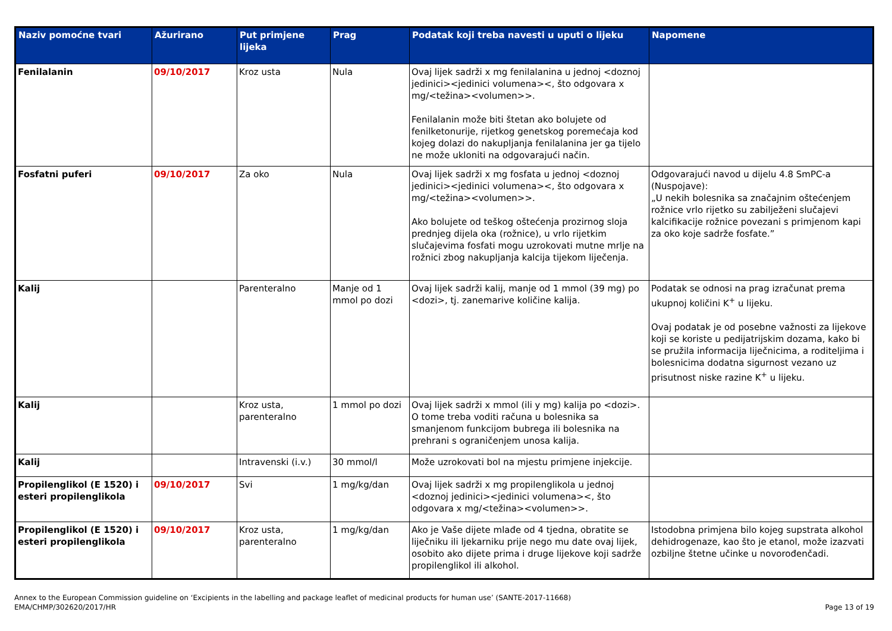| Naziv pomoćne tvari | Ažurirano | Put primjene lijeka | Prag | Podatak koji treba navesti u uputi o lijeku | Napomene |
| --- | --- | --- | --- | --- | --- |
| Fenilalanin | 09/10/2017 | Kroz usta | Nula | Ovaj lijek sadrži x mg fenilalanina u jednoj <doznoj jedinici><jedinici volumena><, što odgovara x mg/<težina><volumen>>. Fenilalanin može biti štetan ako bolujete od fenilketonurije, rijetkog genetskog poremećaja kod kojeg dolazi do nakupljanja fenilalanina jer ga tijelo ne može ukloniti na odgovarajući način. | |
| Fosfatni puferi | 09/10/2017 | Za oko | Nula | Ovaj lijek sadrži x mg fosfata u jednoj <doznoj jedinici><jedinici volumena><, što odgovara x mg/<težina><volumen>>. Ako bolujete od teškog oštećenja prozirnog sloja prednjeg dijela oka (rožnice), u vrlo rijetkim slučajevima fosfati mogu uzrokovati mutne mrlje na rožnici zbog nakupljanja kalcija tijekom liječenja. | Odgovarajući navod u dijelu 4.8 SmPC-a (Nuspojave): „U nekih bolesnika sa značajnim oštećenjem rožnice vrlo rijetko su zabilježeni slučajevi kalcifikacije rožnice povezani s primjenom kapi za oko koje sadrže fosfate.” |
| Kalij | | Parenteralno | Manje od 1 mmol po dozi | Ovaj lijek sadrži kalij, manje od 1 mmol (39 mg) po <dozi>, tj. zanemarive količine kalija. | Podatak se odnosi na prag izračunat prema ukupnoj količini K<sup>+</sup> u lijeku. Ovaj podatak je od posebne važnosti za lijekove koji se koriste u pedijatrijskim dozama, kako bi se pružila informacija liječnicima, a roditeljima i bolesnicima dodatna sigurnost vezano uz prisutnost niske razine K<sup>+</sup> u lijeku. |
| Kalij | | Kroz usta, parenteralno | 1 mmol po dozi | Ovaj lijek sadrži x mmol (ili y mg) kalija po <dozi>. O tome treba voditi računa u bolesnika sa smanjenom funkcijom bubrega ili bolesnika na prehrani s ograničenjem unosa kalija. | |
| Kalij | | Intravenski (i.v.) | 30 mmol/l | Može uzrokovati bol na mjestu primjene injekcije. | |
| Propilenglikol (E 1520) i esteri propilenglikola | 09/10/2017 | Svi | 1 mg/kg/dan | Ovaj lijek sadrži x mg propilenglikola u jednoj <doznoj jedinici><jedinici volumena><, što odgovara x mg/<težina><volumen>>. | |
| Propilenglikol (E 1520) i esteri propilenglikola | 09/10/2017 | Kroz usta, parenteralno | 1 mg/kg/dan | Ako je Vaše dijete mlađe od 4 tjedna, obratite se liječniku ili ljekarniku prije nego mu date ovaj lijek, osobito ako dijete prima i druge lijekove koji sadrže propilenglikol ili alkohol. | Istodobna primjena bilo kojeg supstrata alkohol dehidrogenaze, kao što je etanol, može izazvati ozbiljne štetne učinke u novorođenčadi. |
Annex to the European Commission guideline on ‘Excipients in the labelling and package leaflet of medicinal products for human use’ (SANTE-2017-11668)
EMA/CHMP/302620/2017/HR
Page 13 of 19